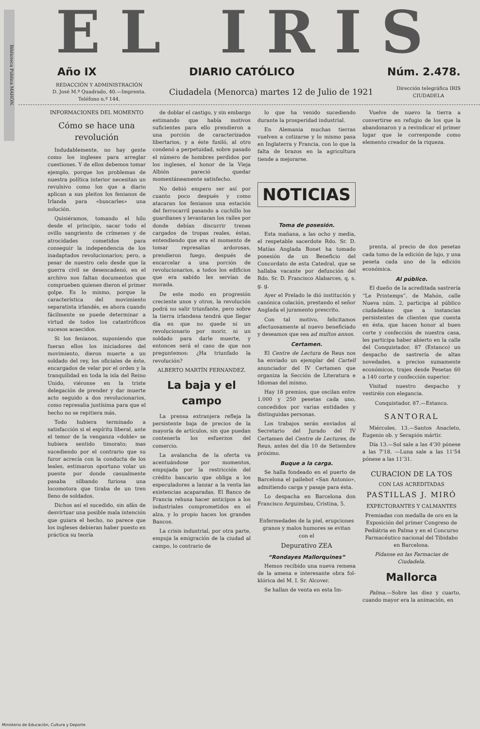Biblioteca Pública MAHÓN.
EL IRIS
Año IX DIARIO CATÓLICO Núm. 2.478.
REDACCIÓN Y ADMINISTRACIÓN
D. José M.ª Quadrado, 40.—Imprenta.
Teléfono n.º 144.
Ciudadela (Menorca) martes 12 de Julio de 1921
Dirección telegráfica IRIS
CIUDADELA
INFORMACIONES DEL MOMENTO
Cómo se hace una revolución
Indudablemente, no hay gente como los ingleses para arreglar cuestiones. Y de ellos debemos tomar ejemplo, porque los problemas de nuestra política interior necesitan un revulsivo como los que a diario aplican a sus pleitos los fenianos de Irlanda para «buscarles» una solución.
Quisiéramos, tomando el hilo desde el principio, sacar todo el ovillo sangriento de crímenes y de atrocidades cometidos para conseguir la independencia de los inadaptados revolucionarios; pero, a pesar de nuestro celo desde que la guerra civil se desencadenó, en el archivo nos faltan documentos que comprueben quienes dieron el primer golpe. Es lo mismo, porque la característica del movimiento separatista irlandés, es ahora cuando fácilmente se puede determinar a virtud de todos los catastróficos sucesos acaecidos.
Si los fenianos, suponiendo que fueran ellos los iniciadores del movimiento, dieron muerte a un soldado del rey, los oficiales de éste, encargados de velar por el orden y la tranquilidad en toda la isla del Reino Unido, viéronse en la triste delegación de prender y dar muerte acto seguido a dos revolucionarios, como represalia justísima para que el hecho no se repitiera más.
Todo hubiera terminado a satisfacción si el espíritu liberal, ante el temor de la venganza «doble» se hubiera sentido timorato; mas sucediendo por el contrario que su furor acrecía con la conducta de los leales, estimaron oportuno volar un puente por donde casualmente pasaba silbando furiosa una locomotora que tiraba de un tren lleno de soldados.
Dichos así el sucedido, sin afán de desvirtuar una posible mala intención que guiara el hecho, no parece que los ingleses debieran haber puesto en práctica su teoría
de doblar el castigo, y sin embargo estimando que había motivos suficientes para ello prendieron a una porción de caracterizados libertarios, y a éste fusiló, al otro condenó a perpetuidad, sobre pasado el número de hombres perdidos por los ingleses, el honor de la Vieja Albión pareció quedar momentáneamente satisfecho.
No debió empero ser así por cuanto poco después y como atacaran los fenianos una estación del ferrocarril pasando a cuchillo los guardianes y levantaran los raíles por donde debían discurrir trenes cargados de tropas reales, éstas, entendiendo que era el momento de tomar represalias ardorosas, prendieron fuego, después de encarcelar a una porción de revolucionarios, a todos los edificios que era sabido les servían de morada.
De este modo en progresión creciente unos y otros, la revolución podrá no salir triunfante, pero sobre la tierra irlandesa tendrá que llegar día en que no quede ni un revolucionario por morir, ni un soldado para darle muerte, y entonces será el caso de que nos preguntemos: ¿Ha triunfado la revolución?
ALBERTO MARTÍN FERNANDEZ.
La baja y el campo
La prensa extranjera refleja la persistente baja de precios de la mayoría de artículos, sin que puedan contenerla los esfuerzos del comercio.
La avalancha de la oferta va acentuándose por momentos, empujada por la restricción del crédito bancario que obliga a los especuladores a lanzar a la venta las existencias acaparadas. El Banco de Francia rehusa hacer anticipos a los industriales comprometidos en el alza, y lo propio hacen los grandes Bancos.
La crisis industrial, por otra parte, empuja la emigración de la ciudad al campo, lo contrario de
lo que ha venido sucediendo durante la prosperidad industrial.
En Alemania muchas tierras vuelven a cotizarse y lo mismo pasa en Inglaterra y Francia, con lo que la falta de brazos en la agricultura tiende a mejorarse.
NOTICIAS
Toma de posesión.
Esta mañana, a las ocho y media, el respetable sacerdote Rdo. Sr. D. Matías Anglada Bonet ha tomado posesión de un Beneficio del Concordato de esta Catedral, que se hallaba vacante por defunción del Rdo. Sr. D. Francisco Alabarces, q. s. g. g.
Ayer el Prelado le dió institución y canónica colación, prestando el señor Anglada el juramento prescrito.
Con tal motivo, felicitamos afectuosamente al nuevo beneficiado y deseamos que sea ad multos annos.
Certamen.
El Centre de Lectura de Reus nos ha enviado un ejemplar del Cartell anunciador del IV Certamen que organiza la Sección de Literatura e Idiomas del mismo.
Hay 18 premios, que oscilan entre 1.000 y 250 pesetas cada uno, concedidos por varias entidades y distinguidas personas.
Los trabajos serán enviados al Secretario del Jurado del IV Certamen del Centre de Lectures, de Reus, antes del día 10 de Setiembre próximo.
Buque a la carga.
Se halla fondeado en el puerto de Barcelona el pailebot «San Antonio», admitiendo carga y pasaje para ésta.
Lo despacha en Barcelona don Francisco Arguimbau, Cristina, 5.
Enfermedades de la piel, erupciones granos y malos humores se evitan con el
Depurativo ZEA
“Rondayes Mallorquines”
Hemos recibido una nueva remesa de la amena e interesante obra fol-klórica del M. I. Sr. Alcover.
Se hallan de venta en esta Im-
Vuelve de nuevo la tierra a convertirse en refugio de los que la abandonaron y a revindicar el primer lugar que le corresponde como elemento creador de la riqueza.
prenta, al precio de dos pesetas cada tomo de la edición de lujo, y una peseta cada uno de la edición económica.
Al público.
El dueño de la acreditada sastrería “Le Printemps”, de Mahón, calle Nueva núm. 2, participa al público ciudadelano que a instancias persistentes de clientes que cuenta en ésta, que hacen honor al buen corte y confección de nuestra casa, les participa haber abierto en la calle del Conquistador, 87 (Estanco) un despacho de sastrería de altas novedades, a precios sumamente económicos, trajes desde Pesetas 60 a 140 corte y confección superior.
Visitad nuestro despacho y vestiréis con elegancia.
Conquistador, 87.—Estanco.
SANTORAL
Miércoles, 13.—Santos Anacleto, Eugenio ob. y Serapión mártir.
Día 13.—Sol sale a las 4'30 pónese a las 7'18. —Luna sale a las 11'54 pónese a las 11'31.
CURACION DE LA TOS
CON LAS ACREDITADAS
PASTILLAS J. MIRÓ
EXPECTORANTES Y CALMANTES
Premiadas con medalla de oro en la Exposición del primer Congreso de Pediátria en Palma y en el Concurso Farmacéutico nacional del Tibidabo en Barcelona.
Pídanse en las Farmacias de Ciudadela.
Mallorca
Palma.—Sobre las diez y cuarto, cuando mayor era la animación, en
Ministerio de Educación, Cultura y Deporte